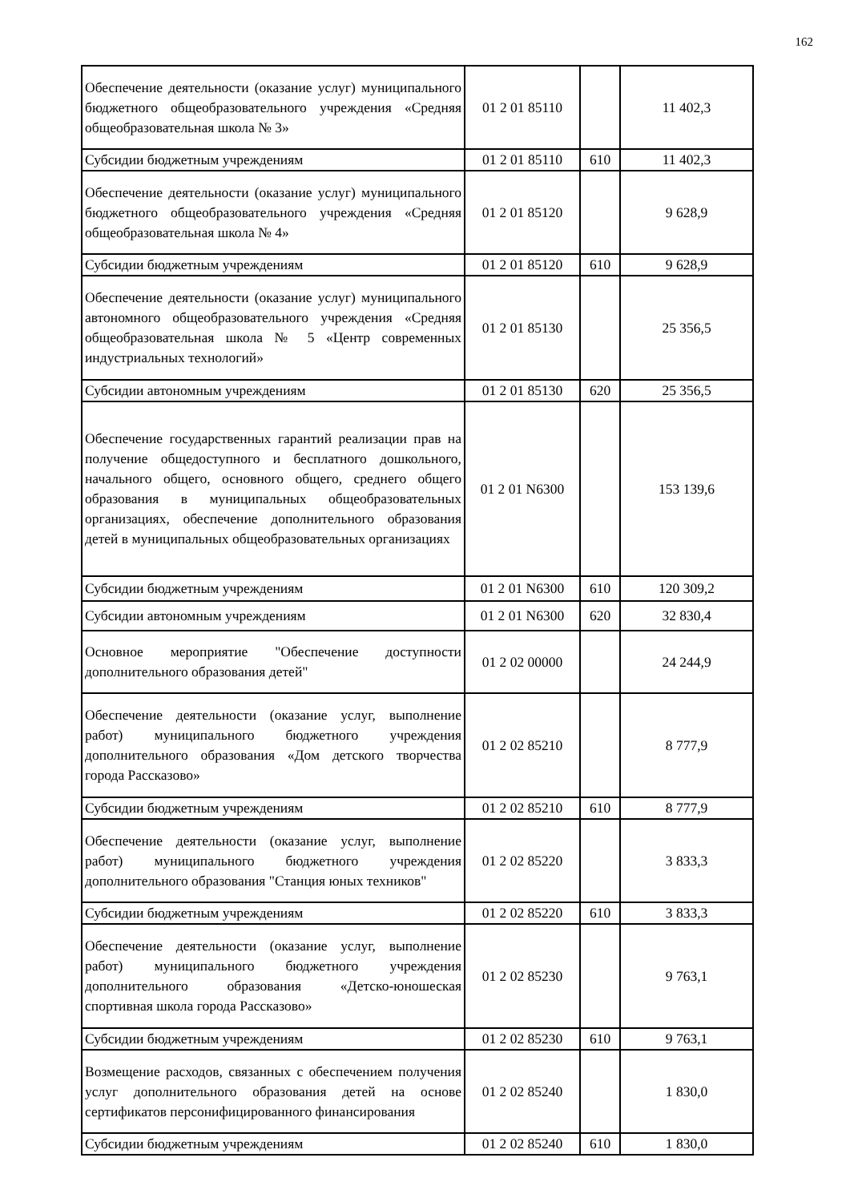162
| Обеспечение деятельности (оказание услуг) муниципального бюджетного общеобразовательного учреждения «Средняя общеобразовательная школа № 3» | 01 2 01 85110 | | 11 402,3 |
| Субсидии бюджетным учреждениям | 01 2 01 85110 | 610 | 11 402,3 |
| Обеспечение деятельности (оказание услуг) муниципального бюджетного общеобразовательного учреждения «Средняя общеобразовательная школа № 4» | 01 2 01 85120 | | 9 628,9 |
| Субсидии бюджетным учреждениям | 01 2 01 85120 | 610 | 9 628,9 |
| Обеспечение деятельности (оказание услуг) муниципального автономного общеобразовательного учреждения «Средняя общеобразовательная школа № 5 «Центр современных индустриальных технологий» | 01 2 01 85130 | | 25 356,5 |
| Субсидии автономным учреждениям | 01 2 01 85130 | 620 | 25 356,5 |
| Обеспечение государственных гарантий реализации прав на получение общедоступного и бесплатного дошкольного, начального общего, основного общего, среднего общего образования в муниципальных общеобразовательных организациях, обеспечение дополнительного образования детей в муниципальных общеобразовательных организациях | 01 2 01 N6300 | | 153 139,6 |
| Субсидии бюджетным учреждениям | 01 2 01 N6300 | 610 | 120 309,2 |
| Субсидии автономным учреждениям | 01 2 01 N6300 | 620 | 32 830,4 |
| Основное мероприятие "Обеспечение доступности дополнительного образования детей" | 01 2 02 00000 | | 24 244,9 |
| Обеспечение деятельности (оказание услуг, выполнение работ) муниципального бюджетного учреждения дополнительного образования «Дом детского творчества города Рассказово» | 01 2 02 85210 | | 8 777,9 |
| Субсидии бюджетным учреждениям | 01 2 02 85210 | 610 | 8 777,9 |
| Обеспечение деятельности (оказание услуг, выполнение работ) муниципального бюджетного учреждения дополнительного образования "Станция юных техников" | 01 2 02 85220 | | 3 833,3 |
| Субсидии бюджетным учреждениям | 01 2 02 85220 | 610 | 3 833,3 |
| Обеспечение деятельности (оказание услуг, выполнение работ) муниципального бюджетного учреждения дополнительного образования «Детско-юношеская спортивная школа города Рассказово» | 01 2 02 85230 | | 9 763,1 |
| Субсидии бюджетным учреждениям | 01 2 02 85230 | 610 | 9 763,1 |
| Возмещение расходов, связанных с обеспечением получения услуг дополнительного образования детей на основе сертификатов персонифицированного финансирования | 01 2 02 85240 | | 1 830,0 |
| Субсидии бюджетным учреждениям | 01 2 02 85240 | 610 | 1 830,0 |